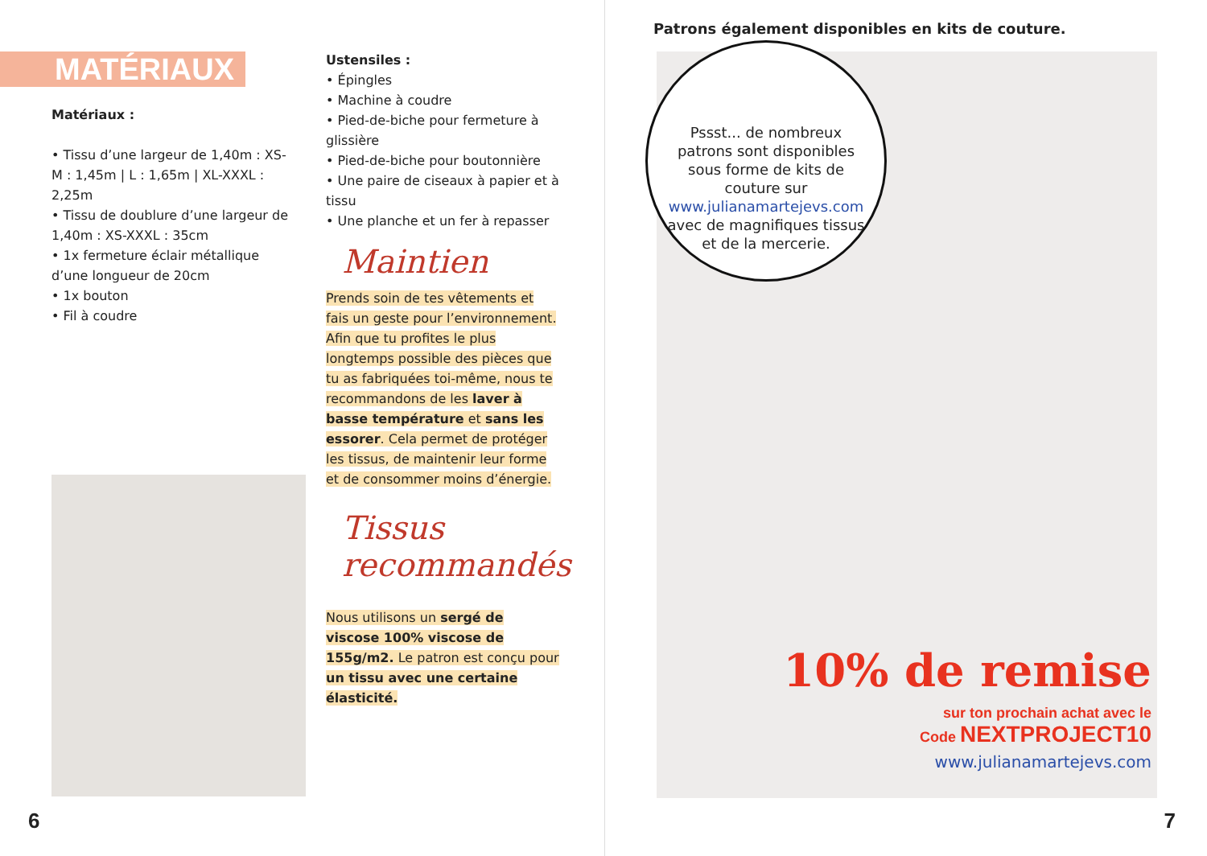MATÉRIAUX
Matériaux :
• Tissu d’une largeur de 1,40m : XS-M : 1,45m | L : 1,65m | XL-XXXL : 2,25m
• Tissu de doublure d’une largeur de 1,40m : XS-XXXL : 35cm
• 1x fermeture éclair métallique d’une longueur de 20cm
• 1x bouton
• Fil à coudre
Ustensiles :
• Épingles
• Machine à coudre
• Pied-de-biche pour fermeture à glissière
• Pied-de-biche pour boutonnière
• Une paire de ciseaux à papier et à tissu
• Une planche et un fer à repasser
Maintien
Prends soin de tes vêtements et fais un geste pour l’environnement. Afin que tu profites le plus longtemps possible des pièces que tu as fabriquées toi-même, nous te recommandons de les laver à basse température et sans les essorer. Cela permet de protéger les tissus, de maintenir leur forme et de consommer moins d’énergie.
Tissus recommandés
Nous utilisons un sergé de viscose 100% viscose de 155g/m2. Le patron est conçu pour un tissu avec une certaine élasticité.
6
Patrons également disponibles en kits de couture.
Pssst... de nombreux patrons sont disponibles sous forme de kits de couture sur www.julianamartejevs.com avec de magnifiques tissus et de la mercerie.
10% de remise
sur ton prochain achat avec le
Code NEXTPROJECT10
www.julianamartejevs.com
7